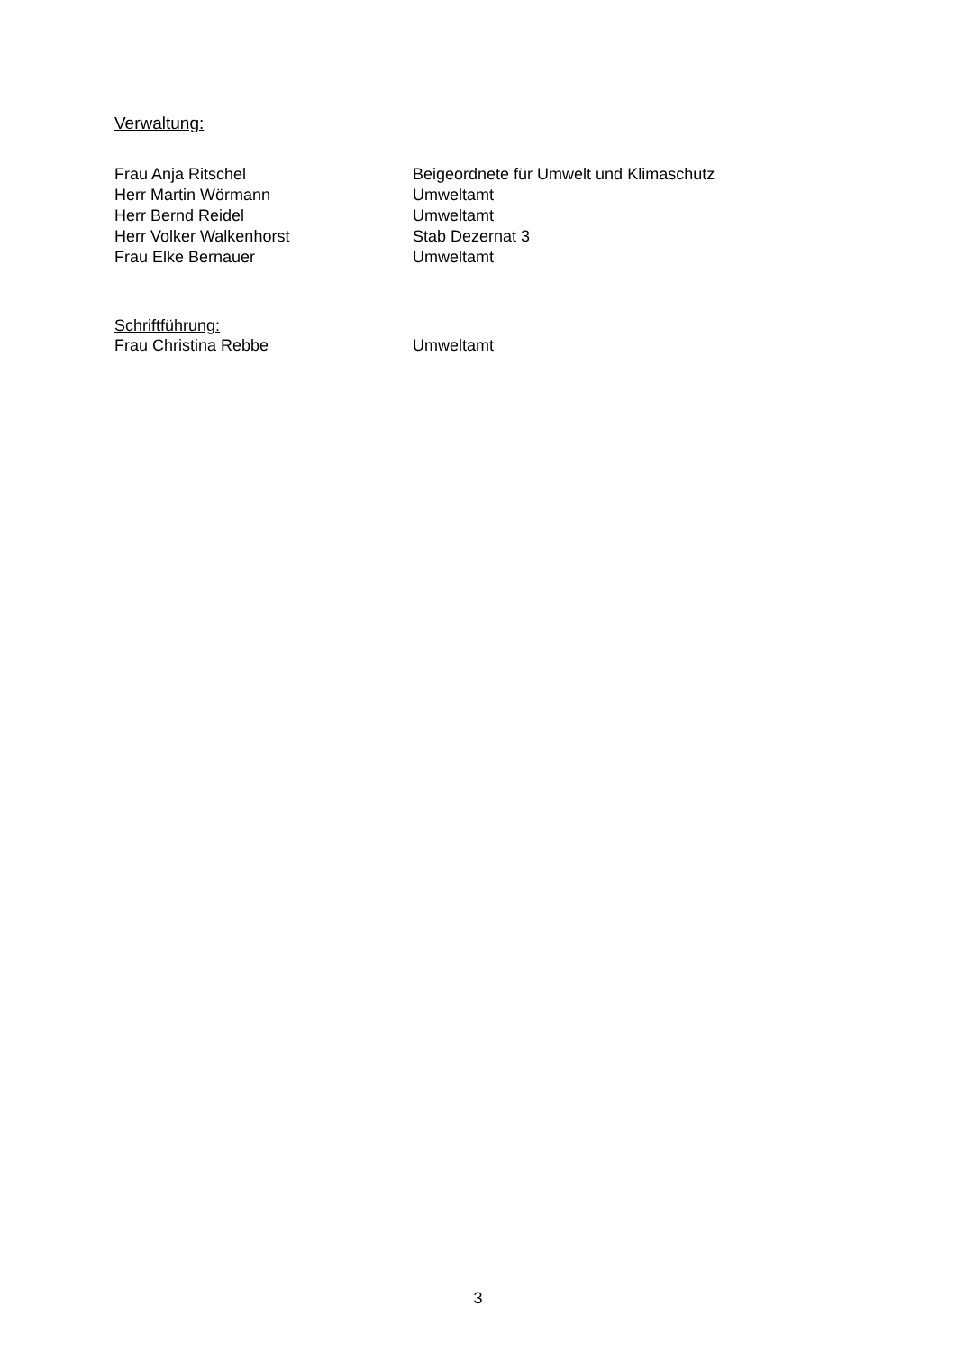Verwaltung:
| Frau Anja Ritschel | Beigeordnete für Umwelt und Klimaschutz |
| Herr Martin Wörmann | Umweltamt |
| Herr Bernd Reidel | Umweltamt |
| Herr Volker Walkenhorst | Stab Dezernat 3 |
| Frau Elke Bernauer | Umweltamt |
Schriftführung:
| Frau Christina Rebbe | Umweltamt |
3